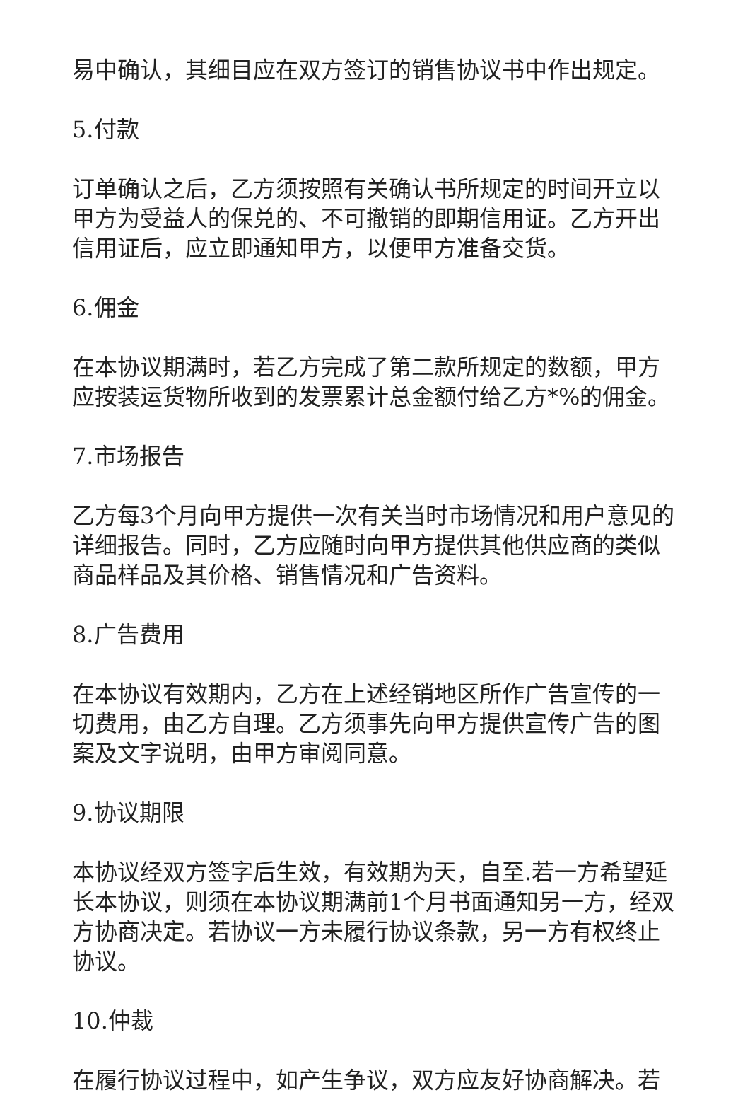易中确认，其细目应在双方签订的销售协议书中作出规定。
5.付款
订单确认之后，乙方须按照有关确认书所规定的时间开立以甲方为受益人的保兑的、不可撤销的即期信用证。乙方开出信用证后，应立即通知甲方，以便甲方准备交货。
6.佣金
在本协议期满时，若乙方完成了第二款所规定的数额，甲方应按装运货物所收到的发票累计总金额付给乙方*%的佣金。
7.市场报告
乙方每3个月向甲方提供一次有关当时市场情况和用户意见的详细报告。同时，乙方应随时向甲方提供其他供应商的类似商品样品及其价格、销售情况和广告资料。
8.广告费用
在本协议有效期内，乙方在上述经销地区所作广告宣传的一切费用，由乙方自理。乙方须事先向甲方提供宣传广告的图案及文字说明，由甲方审阅同意。
9.协议期限
本协议经双方签字后生效，有效期为天，自至.若一方希望延长本协议，则须在本协议期满前1个月书面通知另一方，经双方协商决定。若协议一方未履行协议条款，另一方有权终止协议。
10.仲裁
在履行协议过程中，如产生争议，双方应友好协商解决。若